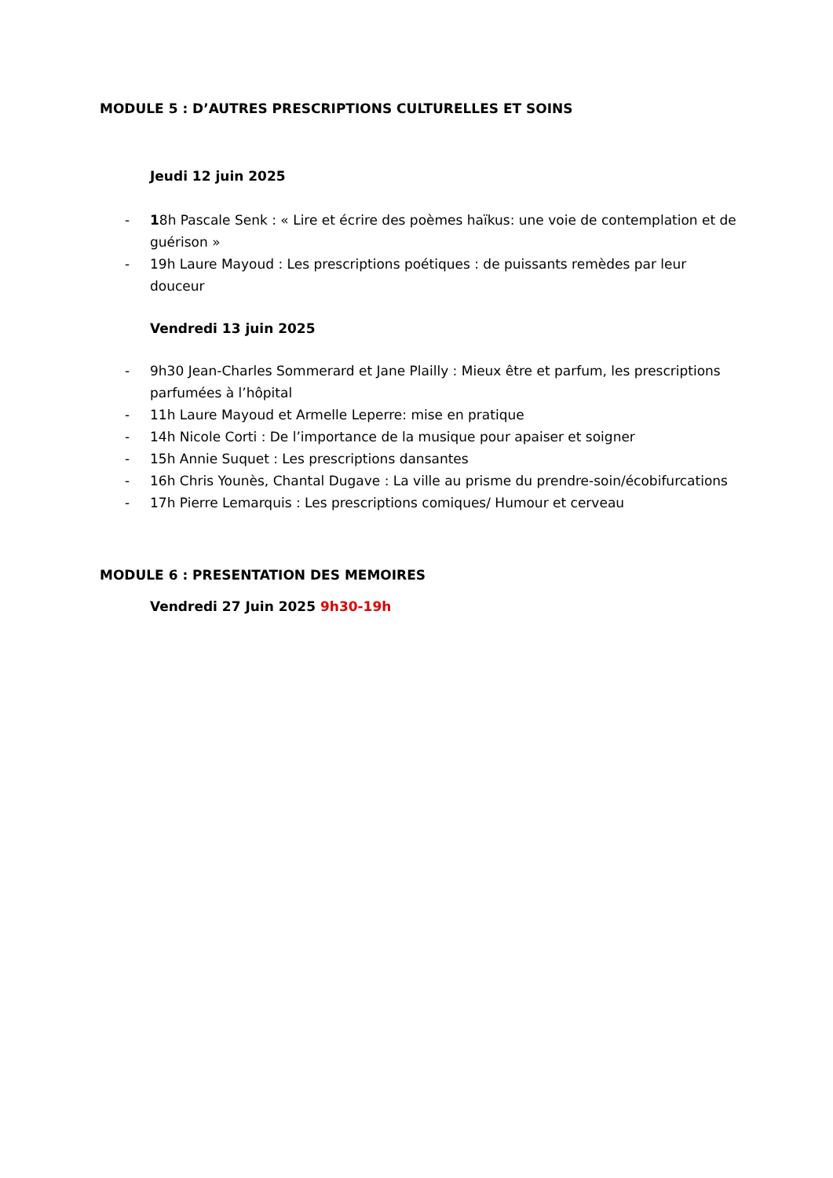MODULE 5 : D’AUTRES PRESCRIPTIONS CULTURELLES ET SOINS
Jeudi 12 juin 2025
- 18h Pascale Senk : « Lire et écrire des poèmes haïkus: une voie de contemplation et de guérison »
- 19h Laure Mayoud : Les prescriptions poétiques : de puissants remèdes par leur douceur
Vendredi 13 juin 2025
- 9h30 Jean-Charles Sommerard et Jane Plailly : Mieux être et parfum, les prescriptions parfumées à l’hôpital
- 11h Laure Mayoud et Armelle Leperre: mise en pratique
- 14h Nicole Corti : De l’importance de la musique pour apaiser et soigner
- 15h Annie Suquet : Les prescriptions dansantes
- 16h Chris Younès, Chantal Dugave : La ville au prisme du prendre-soin/écobifurcations
- 17h Pierre Lemarquis : Les prescriptions comiques/ Humour et cerveau
MODULE 6 : PRESENTATION DES MEMOIRES
Vendredi 27 Juin 2025 9h30-19h